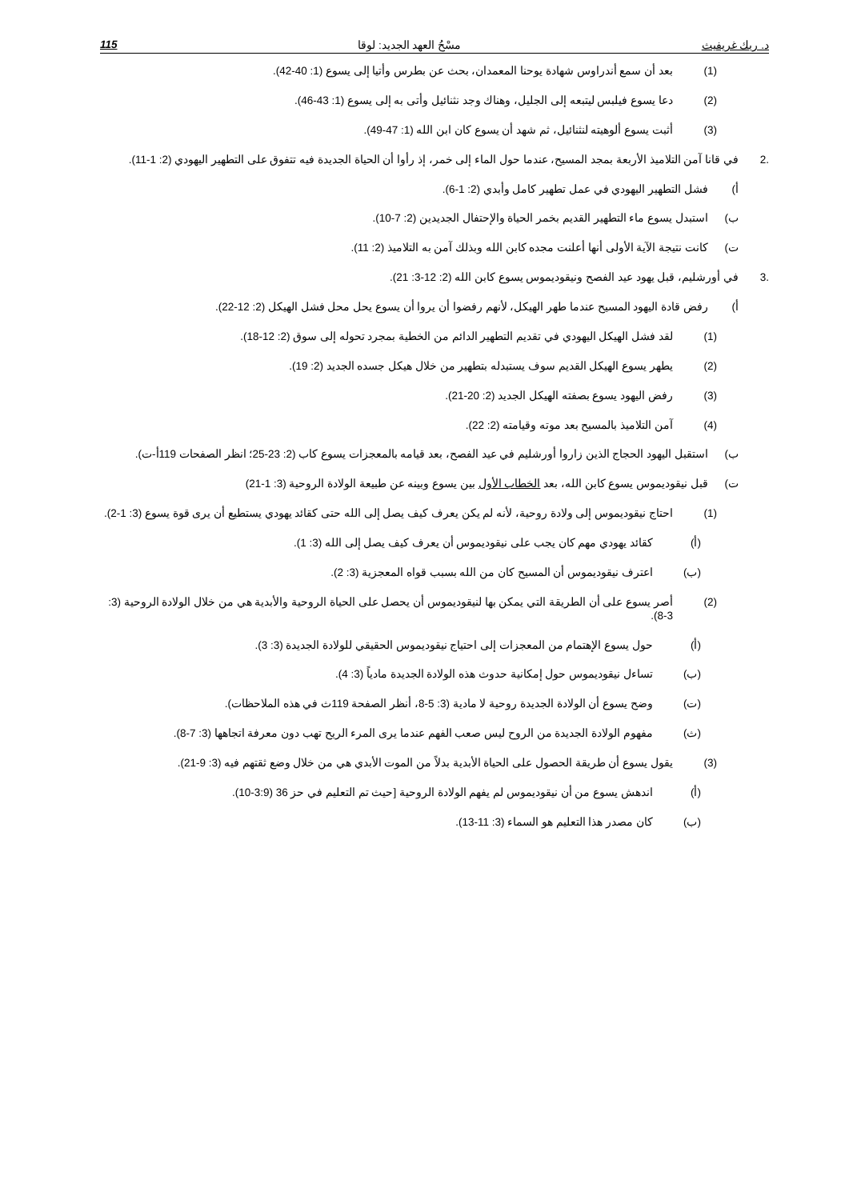د. ريك غريفيث مسْحُ العهد الجديد: لوقا 115
(1) بعد أن سمع أندراوس شهادة يوحنا المعمدان، بحث عن بطرس وأتيا إلى يسوع (1: 40-42).
(2) دعا يسوع فيلبس ليتبعه إلى الجليل، وهناك وجد نثنائيل وأتى به إلى يسوع (1: 43-46).
(3) أثبت يسوع ألوهيته لنثنائيل، ثم شهد أن يسوع كان ابن الله (1: 47-49).
.2 في قانا آمن التلاميذ الأربعة بمجد المسيح، عندما حول الماء إلى خمر، إذ رأوا أن الحياة الجديدة فيه تتفوق على التطهير اليهودي (2: 1-11).
أ) فشل التطهير اليهودي في عمل تطهير كامل وأبدي (2: 1-6).
ب) استبدل يسوع ماء التطهير القديم بخمر الحياة والإحتفال الجديدين (2: 7-10).
ت) كانت نتيجة الآية الأولى أنها أعلنت مجده كابن الله وبذلك آمن به التلاميذ (2: 11).
.3 في أورشليم، قبل يهود عيد الفصح ونيقوديموس يسوع كابن الله (2: 12-3: 21).
أ) رفض قادة اليهود المسيح عندما طهر الهيكل، لأنهم رفضوا أن يروا أن يسوع يحل محل فشل الهيكل (2: 12-22).
(1) لقد فشل الهيكل اليهودي في تقديم التطهير الدائم من الخطية بمجرد تحوله إلى سوق (2: 12-18).
(2) يطهر يسوع الهيكل القديم سوف يستبدله بتطهير من خلال هيكل جسده الجديد (2: 19).
(3) رفض اليهود يسوع بصفته الهيكل الجديد (2: 20-21).
(4) آمن التلاميذ بالمسيح بعد موته وقيامته (2: 22).
ب) استقبل اليهود الحجاج الذين زاروا أورشليم في عيد الفصح، بعد قيامه بالمعجزات يسوع كاب (2: 23-25؛ انظر الصفحات 119أ-ت).
ت) قبل نيقوديموس يسوع كابن الله، بعد الخطاب الأول بين يسوع وبينه عن طبيعة الولادة الروحية (3: 1-21)
(1) احتاج نيقوديموس إلى ولادة روحية، لأنه لم يكن يعرف كيف يصل إلى الله حتى كقائد يهودي يستطيع أن يرى قوة يسوع (3: 1-2).
(أ) كقائد يهودي مهم كان يجب على نيقوديموس أن يعرف كيف يصل إلى الله (3: 1).
(ب) اعترف نيقوديموس أن المسيح كان من الله بسبب قواه المعجزية (3: 2).
(2) أصر يسوع على أن الطريقة التي يمكن بها لنيقوديموس أن يحصل على الحياة الروحية والأبدية هي من خلال الولادة الروحية (3: 3-8).
(أ) حول يسوع الإهتمام من المعجزات إلى احتياج نيقوديموس الحقيقي للولادة الجديدة (3: 3).
(ب) تساءل نيقوديموس حول إمكانية حدوث هذه الولادة الجديدة مادياً (3: 4).
(ت) وضح يسوع أن الولادة الجديدة روحية لا مادية (3: 5-8، أنظر الصفحة 119ث في هذه الملاحظات).
(ث) مفهوم الولادة الجديدة من الروح ليس صعب الفهم عندما يرى المرء الريح تهب دون معرفة اتجاهها (3: 7-8).
(3) يقول يسوع أن طريقة الحصول على الحياة الأبدية بدلاً من الموت الأبدي هي من خلال وضع ثقتهم فيه (3: 9-21).
(أ) اندهش يسوع من أن نيقوديموس لم يفهم الولادة الروحية [حيث تم التعليم في حز 36 (3:9-10).
(ب) كان مصدر هذا التعليم هو السماء (3: 11-13).